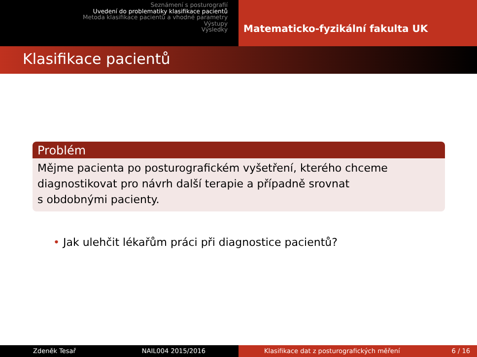Seznámení s posturografií
Uvedení do problematiky klasifikace pacientů
Metoda klasifikace pacientů a vhodné parametry
Výstupy
Výsledky
Matematicko-fyzikální fakulta UK
Klasifikace pacientů
Problém
Mějme pacienta po posturografickém vyšetření, kterého chceme diagnostikovat pro návrh další terapie a případně srovnat
s obdobnými pacienty.
• Jak ulehčit lékařům práci při diagnostice pacientů?
Zdeněk Tesař NAIL004 2015/2016 Klasifikace dat z posturografických měření 6 / 16